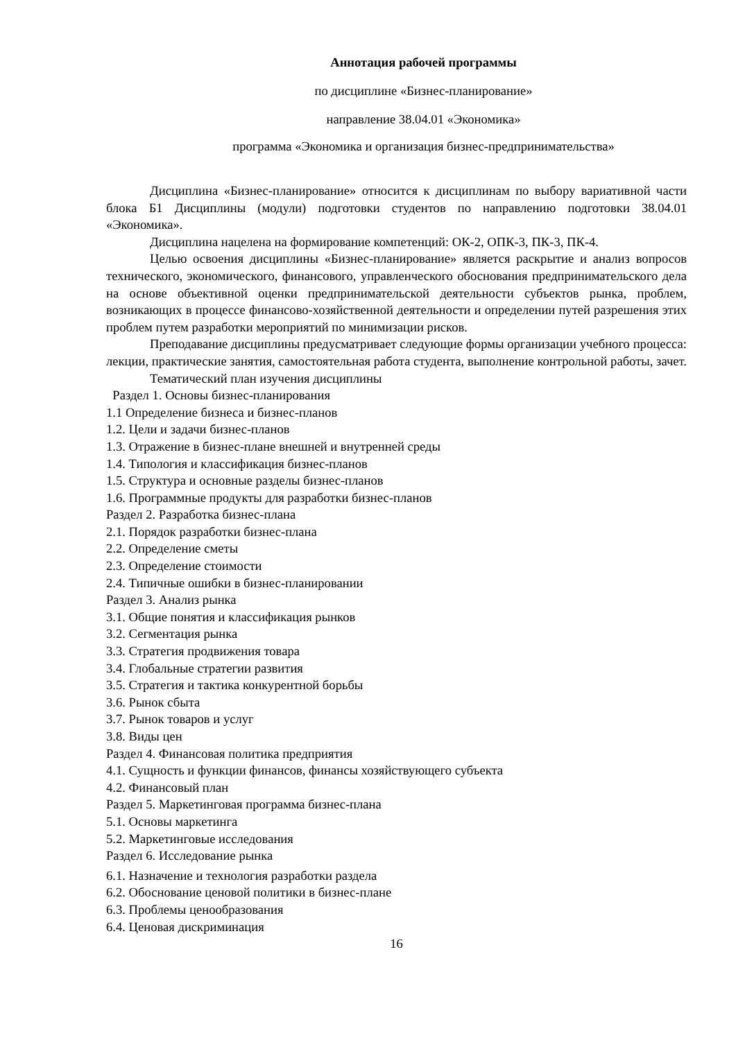Аннотация рабочей программы
по дисциплине «Бизнес-планирование»
направление 38.04.01 «Экономика»
программа «Экономика и организация бизнес-предпринимательства»
Дисциплина «Бизнес-планирование» относится к дисциплинам по выбору вариативной части блока Б1 Дисциплины (модули) подготовки студентов по направлению подготовки 38.04.01 «Экономика».
Дисциплина нацелена на формирование компетенций: ОК-2, ОПК-3, ПК-3, ПК-4.
Целью освоения дисциплины «Бизнес-планирование» является раскрытие и анализ вопросов технического, экономического, финансового, управленческого обоснования предпринимательского дела на основе объективной оценки предпринимательской деятельности субъектов рынка, проблем, возникающих в процессе финансово-хозяйственной деятельности и определении путей разрешения этих проблем путем разработки мероприятий по минимизации рисков.
Преподавание дисциплины предусматривает следующие формы организации учебного процесса: лекции, практические занятия, самостоятельная работа студента, выполнение контрольной работы, зачет.
Тематический план изучения дисциплины
Раздел 1. Основы бизнес-планирования
1.1 Определение бизнеса и бизнес-планов
1.2. Цели и задачи бизнес-планов
1.3. Отражение в бизнес-плане внешней и внутренней среды
1.4. Типология и классификация бизнес-планов
1.5. Структура и основные разделы бизнес-планов
1.6. Программные продукты для разработки бизнес-планов
Раздел 2. Разработка бизнес-плана
2.1. Порядок разработки бизнес-плана
2.2. Определение сметы
2.3. Определение стоимости
2.4. Типичные ошибки в бизнес-планировании
Раздел 3. Анализ рынка
3.1. Общие понятия и классификация рынков
3.2. Сегментация рынка
3.3. Стратегия продвижения товара
3.4. Глобальные стратегии развития
3.5. Стратегия и тактика конкурентной борьбы
3.6. Рынок сбыта
3.7. Рынок товаров и услуг
3.8. Виды цен
Раздел 4. Финансовая политика предприятия
4.1. Сущность и функции финансов, финансы хозяйствующего субъекта
4.2. Финансовый план
Раздел 5. Маркетинговая программа бизнес-плана
5.1. Основы маркетинга
5.2. Маркетинговые исследования
Раздел 6. Исследование рынка
6.1. Назначение и технология разработки раздела
6.2. Обоснование ценовой политики в бизнес-плане
6.3. Проблемы ценообразования
6.4. Ценовая дискриминация
16